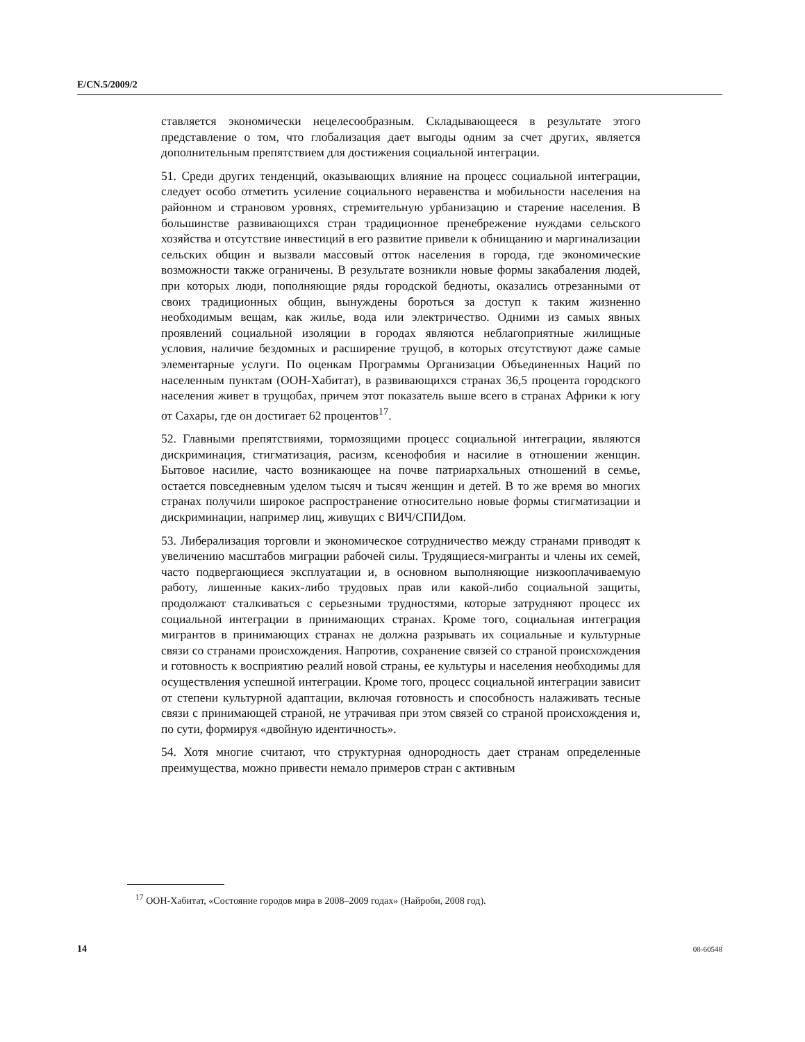E/CN.5/2009/2
ставляется экономически нецелесообразным. Складывающееся в результате этого представление о том, что глобализация дает выгоды одним за счет других, является дополнительным препятствием для достижения социальной интеграции.
51. Среди других тенденций, оказывающих влияние на процесс социальной интеграции, следует особо отметить усиление социального неравенства и мобильности населения на районном и страновом уровнях, стремительную урбанизацию и старение населения. В большинстве развивающихся стран традиционное пренебрежение нуждами сельского хозяйства и отсутствие инвестиций в его развитие привели к обнищанию и маргинализации сельских общин и вызвали массовый отток населения в города, где экономические возможности также ограничены. В результате возникли новые формы закабаления людей, при которых люди, пополняющие ряды городской бедноты, оказались отрезанными от своих традиционных общин, вынуждены бороться за доступ к таким жизненно необходимым вещам, как жилье, вода или электричество. Одними из самых явных проявлений социальной изоляции в городах являются неблагоприятные жилищные условия, наличие бездомных и расширение трущоб, в которых отсутствуют даже самые элементарные услуги. По оценкам Программы Организации Объединенных Наций по населенным пунктам (ООН-Хабитат), в развивающихся странах 36,5 процента городского населения живет в трущобах, причем этот показатель выше всего в странах Африки к югу от Сахары, где он достигает 62 процентов<sup>17</sup>.
52. Главными препятствиями, тормозящими процесс социальной интеграции, являются дискриминация, стигматизация, расизм, ксенофобия и насилие в отношении женщин. Бытовое насилие, часто возникающее на почве патриархальных отношений в семье, остается повседневным уделом тысяч и тысяч женщин и детей. В то же время во многих странах получили широкое распространение относительно новые формы стигматизации и дискриминации, например лиц, живущих с ВИЧ/СПИДом.
53. Либерализация торговли и экономическое сотрудничество между странами приводят к увеличению масштабов миграции рабочей силы. Трудящиеся-мигранты и члены их семей, часто подвергающиеся эксплуатации и, в основном выполняющие низкооплачиваемую работу, лишенные каких-либо трудовых прав или какой-либо социальной защиты, продолжают сталкиваться с серьезными трудностями, которые затрудняют процесс их социальной интеграции в принимающих странах. Кроме того, социальная интеграция мигрантов в принимающих странах не должна разрывать их социальные и культурные связи со странами происхождения. Напротив, сохранение связей со страной происхождения и готовность к восприятию реалий новой страны, ее культуры и населения необходимы для осуществления успешной интеграции. Кроме того, процесс социальной интеграции зависит от степени культурной адаптации, включая готовность и способность налаживать тесные связи с принимающей страной, не утрачивая при этом связей со страной происхождения и, по сути, формируя «двойную идентичность».
54. Хотя многие считают, что структурная однородность дает странам определенные преимущества, можно привести немало примеров стран с активным
<sup>17</sup> ООН-Хабитат, «Состояние городов мира в 2008–2009 годах» (Найроби, 2008 год).
14 08-60548